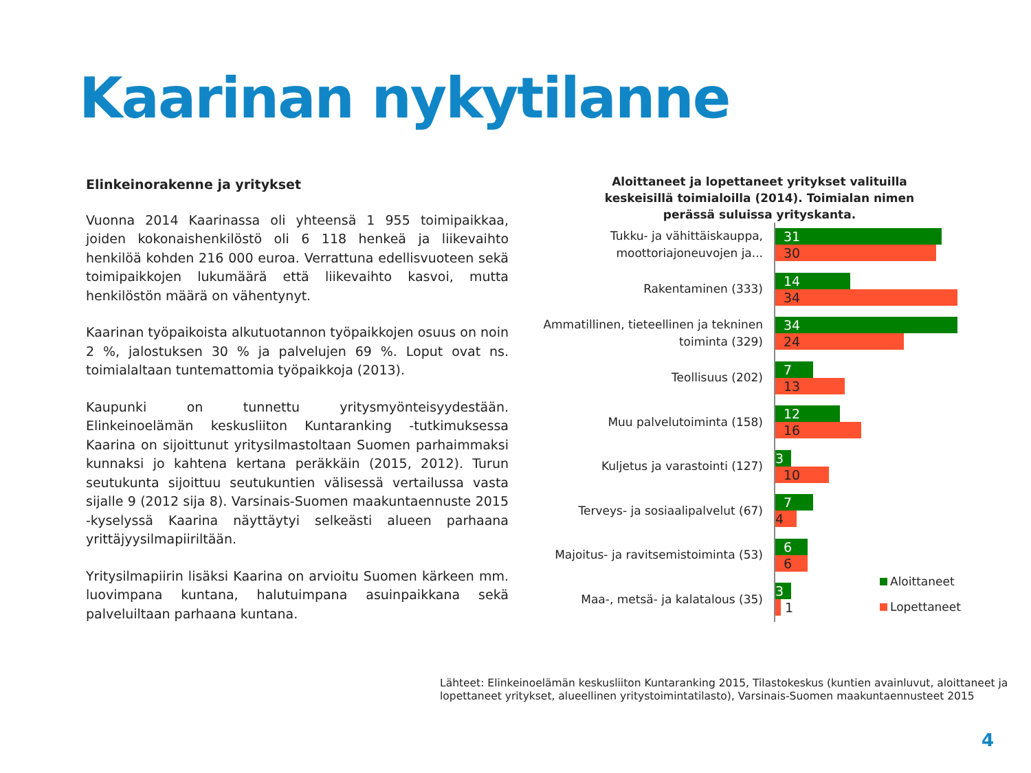Kaarinan nykytilanne
Elinkeinorakenne ja yritykset
Vuonna 2014 Kaarinassa oli yhteensä 1 955 toimipaikkaa, joiden kokonaishenkilöstö oli 6 118 henkeä ja liikevaihto henkilöä kohden 216 000 euroa. Verrattuna edellisvuoteen sekä toimipaikkojen lukumäärä että liikevaihto kasvoi, mutta henkilöstön määrä on vähentynyt.
Kaarinan työpaikoista alkutuotannon työpaikkojen osuus on noin 2 %, jalostuksen 30 % ja palvelujen 69 %. Loput ovat ns. toimialaltaan tuntemattomia työpaikkoja (2013).
Kaupunki on tunnettu yritysmyönteisyydestään. Elinkeinoelämän keskusliiton Kuntaranking -tutkimuksessa Kaarina on sijoittunut yritysilmastoltaan Suomen parhaimmaksi kunnaksi jo kahtena kertana peräkkäin (2015, 2012). Turun seutukunta sijoittuu seutukuntien välisessä vertailussa vasta sijalle 9 (2012 sija 8). Varsinais-Suomen maakuntaennuste 2015 -kyselyssä Kaarina näyttäytyi selkeästi alueen parhaana yrittäjyysilmapiiriltään.
Yritysilmapiirin lisäksi Kaarina on arvioitu Suomen kärkeen mm. luovimpana kuntana, halutuimpana asuinpaikkana sekä palveluiltaan parhaana kuntana.
Aloittaneet ja lopettaneet yritykset valituilla keskeisillä toimialoilla (2014). Toimialan nimen perässä suluissa yrityskanta.
Tukku- ja vähittäiskauppa, moottoriajoneuvojen ja...
31
30
Rakentaminen (333)
14
34
Ammatillinen, tieteellinen ja tekninen toiminta (329)
34
24
Teollisuus (202)
7
13
Muu palvelutoiminta (158)
12
16
Kuljetus ja varastointi (127)
3
10
Terveys- ja sosiaalipalvelut (67)
7
4
Majoitus- ja ravitsemistoiminta (53)
6
6
Maa-, metsä- ja kalatalous (35)
3
1
Aloittaneet
Lopettaneet
Lähteet: Elinkeinoelämän keskusliiton Kuntaranking 2015, Tilastokeskus (kuntien avainluvut, aloittaneet ja lopettaneet yritykset, alueellinen yritystoimintatilasto), Varsinais-Suomen maakuntaennusteet 2015
4